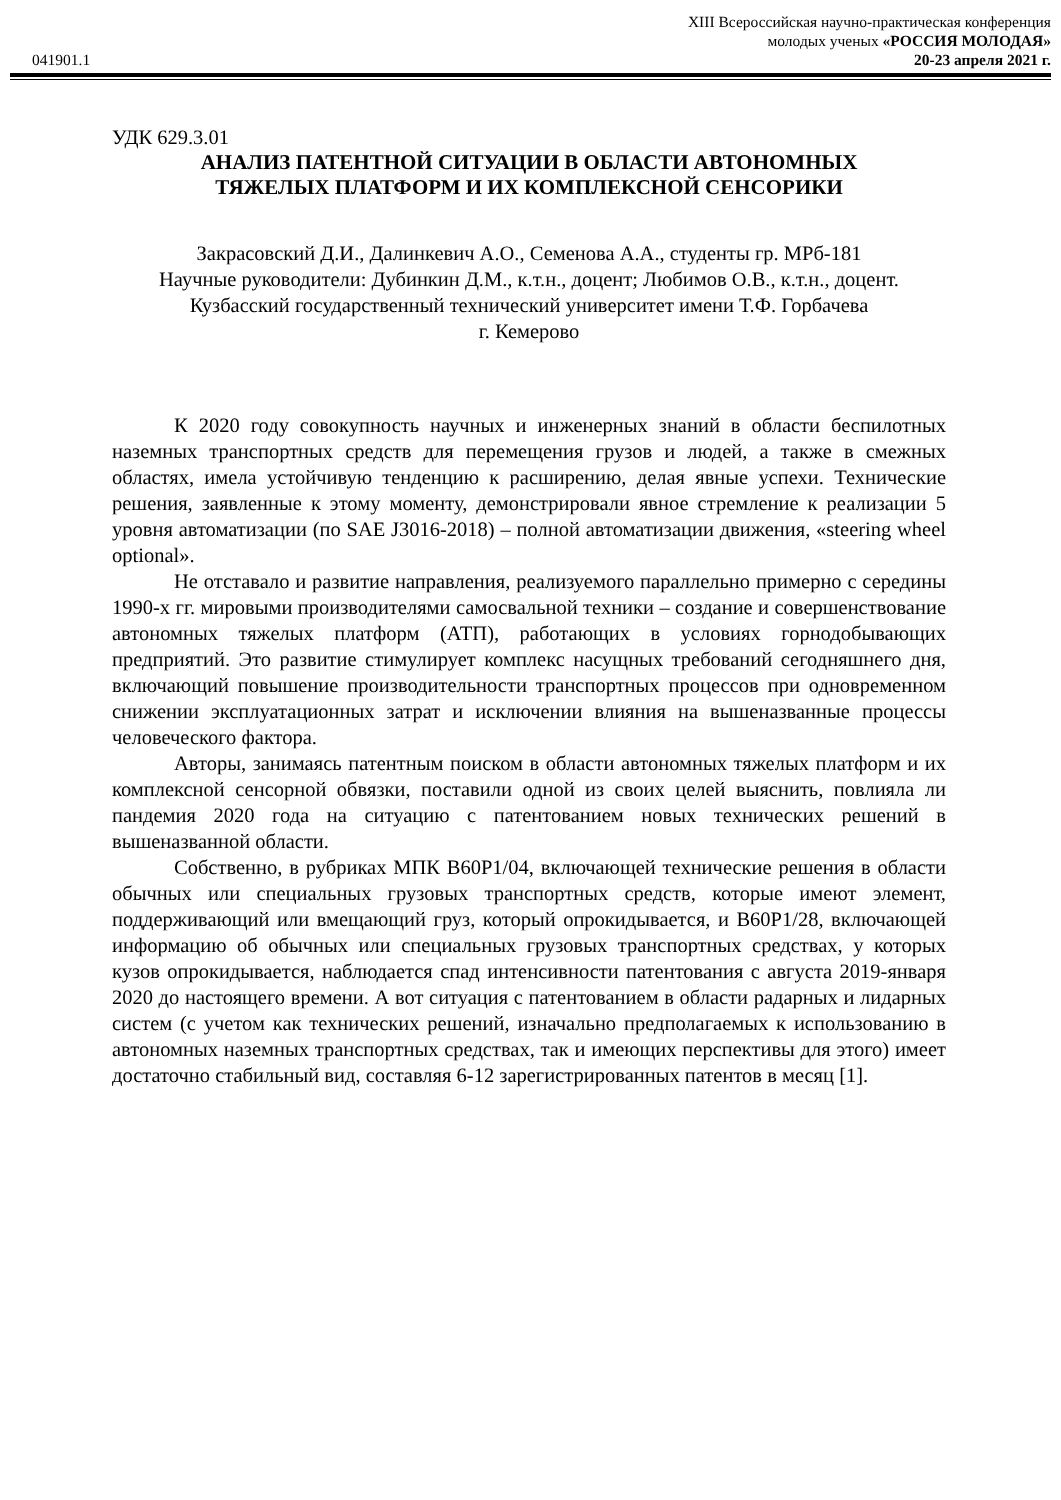XIII Всероссийская научно-практическая конференция
молодых ученых «РОССИЯ МОЛОДАЯ»
041901.1 20-23 апреля 2021 г.
УДК 629.3.01
АНАЛИЗ ПАТЕНТНОЙ СИТУАЦИИ В ОБЛАСТИ АВТОНОМНЫХ
ТЯЖЕЛЫХ ПЛАТФОРМ И ИХ КОМПЛЕКСНОЙ СЕНСОРИКИ
Закрасовский Д.И., Далинкевич А.О., Семенова А.А., студенты гр. МРб-181
Научные руководители: Дубинкин Д.М., к.т.н., доцент; Любимов О.В., к.т.н., доцент.
Кузбасский государственный технический университет имени Т.Ф. Горбачева
г. Кемерово
К 2020 году совокупность научных и инженерных знаний в области беспилотных наземных транспортных средств для перемещения грузов и людей, а также в смежных областях, имела устойчивую тенденцию к расширению, делая явные успехи. Технические решения, заявленные к этому моменту, демонстрировали явное стремление к реализации 5 уровня автоматизации (по SAE J3016-2018) – полной автоматизации движения, «steering wheel optional».
Не отставало и развитие направления, реализуемого параллельно примерно с середины 1990-х гг. мировыми производителями самосвальной техники – создание и совершенствование автономных тяжелых платформ (АТП), работающих в условиях горнодобывающих предприятий. Это развитие стимулирует комплекс насущных требований сегодняшнего дня, включающий повышение производительности транспортных процессов при одновременном снижении эксплуатационных затрат и исключении влияния на вышеназванные процессы человеческого фактора.
Авторы, занимаясь патентным поиском в области автономных тяжелых платформ и их комплексной сенсорной обвязки, поставили одной из своих целей выяснить, повлияла ли пандемия 2020 года на ситуацию с патентованием новых технических решений в вышеназванной области.
Собственно, в рубриках МПК B60P1/04, включающей технические решения в области обычных или специальных грузовых транспортных средств, которые имеют элемент, поддерживающий или вмещающий груз, который опрокидывается, и B60P1/28, включающей информацию об обычных или специальных грузовых транспортных средствах, у которых кузов опрокидывается, наблюдается спад интенсивности патентования с августа 2019-января 2020 до настоящего времени. А вот ситуация с патентованием в области радарных и лидарных систем (с учетом как технических решений, изначально предполагаемых к использованию в автономных наземных транспортных средствах, так и имеющих перспективы для этого) имеет достаточно стабильный вид, составляя 6-12 зарегистрированных патентов в месяц [1].